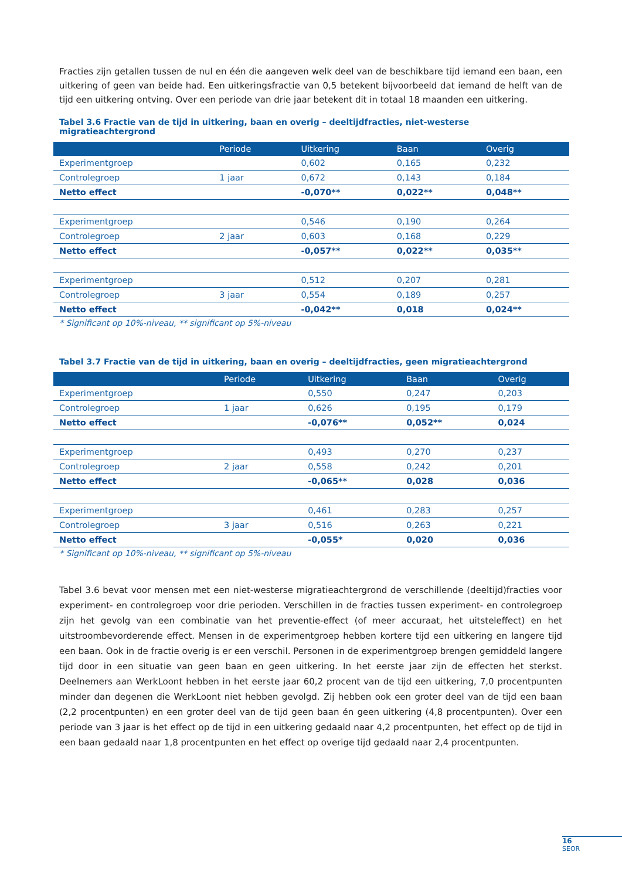Fracties zijn getallen tussen de nul en één die aangeven welk deel van de beschikbare tijd iemand een baan, een uitkering of geen van beide had. Een uitkeringsfractie van 0,5 betekent bijvoorbeeld dat iemand de helft van de tijd een uitkering ontving. Over een periode van drie jaar betekent dit in totaal 18 maanden een uitkering.
Tabel 3.6 Fractie van de tijd in uitkering, baan en overig – deeltijdfracties, niet-westerse migratieachtergrond
| | Periode | Uitkering | Baan | Overig |
| --- | --- | --- | --- | --- |
| Experimentgroep | | 0,602 | 0,165 | 0,232 |
| Controlegroep | 1 jaar | 0,672 | 0,143 | 0,184 |
| Netto effect | | -0,070** | 0,022** | 0,048** |
| Experimentgroep | | 0,546 | 0,190 | 0,264 |
| Controlegroep | 2 jaar | 0,603 | 0,168 | 0,229 |
| Netto effect | | -0,057** | 0,022** | 0,035** |
| Experimentgroep | | 0,512 | 0,207 | 0,281 |
| Controlegroep | 3 jaar | 0,554 | 0,189 | 0,257 |
| Netto effect | | -0,042** | 0,018 | 0,024** |
* Significant op 10%-niveau, ** significant op 5%-niveau
Tabel 3.7 Fractie van de tijd in uitkering, baan en overig – deeltijdfracties, geen migratieachtergrond
| | Periode | Uitkering | Baan | Overig |
| --- | --- | --- | --- | --- |
| Experimentgroep | | 0,550 | 0,247 | 0,203 |
| Controlegroep | 1 jaar | 0,626 | 0,195 | 0,179 |
| Netto effect | | -0,076** | 0,052** | 0,024 |
| Experimentgroep | | 0,493 | 0,270 | 0,237 |
| Controlegroep | 2 jaar | 0,558 | 0,242 | 0,201 |
| Netto effect | | -0,065** | 0,028 | 0,036 |
| Experimentgroep | | 0,461 | 0,283 | 0,257 |
| Controlegroep | 3 jaar | 0,516 | 0,263 | 0,221 |
| Netto effect | | -0,055* | 0,020 | 0,036 |
* Significant op 10%-niveau, ** significant op 5%-niveau
Tabel 3.6 bevat voor mensen met een niet-westerse migratieachtergrond de verschillende (deeltijd)fracties voor experiment- en controlegroep voor drie perioden. Verschillen in de fracties tussen experiment- en controlegroep zijn het gevolg van een combinatie van het preventie-effect (of meer accuraat, het uitsteleffect) en het uitstroombevorderende effect. Mensen in de experimentgroep hebben kortere tijd een uitkering en langere tijd een baan. Ook in de fractie overig is er een verschil. Personen in de experimentgroep brengen gemiddeld langere tijd door in een situatie van geen baan en geen uitkering. In het eerste jaar zijn de effecten het sterkst. Deelnemers aan WerkLoont hebben in het eerste jaar 60,2 procent van de tijd een uitkering, 7,0 procentpunten minder dan degenen die WerkLoont niet hebben gevolgd. Zij hebben ook een groter deel van de tijd een baan (2,2 procentpunten) en een groter deel van de tijd geen baan én geen uitkering (4,8 procentpunten). Over een periode van 3 jaar is het effect op de tijd in een uitkering gedaald naar 4,2 procentpunten, het effect op de tijd in een baan gedaald naar 1,8 procentpunten en het effect op overige tijd gedaald naar 2,4 procentpunten.
16
SEOR